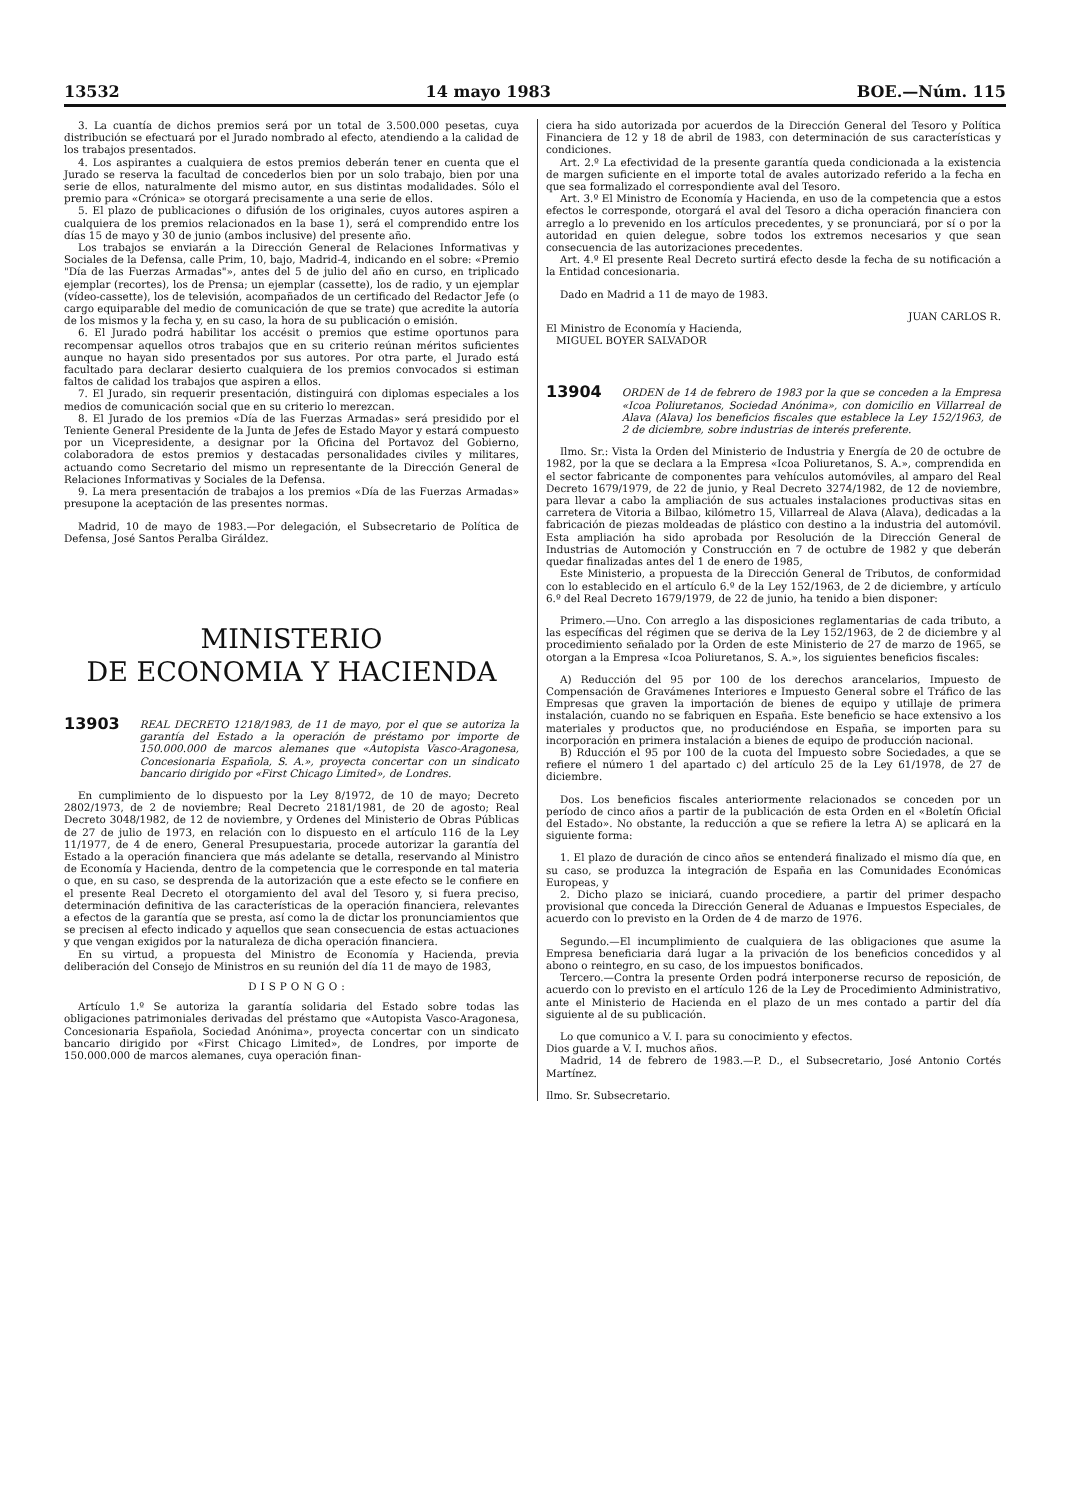13532 14 mayo 1983 BOE.—Núm. 115
3. La cuantía de dichos premios será por un total de 3.500.000 pesetas, cuya distribución se efectuará por el Jurado nombrado al efecto, atendiendo a la calidad de los trabajos presentados.
4. Los aspirantes a cualquiera de estos premios deberán tener en cuenta que el Jurado se reserva la facultad de concederlos bien por un solo trabajo, bien por una serie de ellos, naturalmente del mismo autor, en sus distintas modalidades. Sólo el premio para «Crónica» se otorgará precisamente a una serie de ellos.
5. El plazo de publicaciones o difusión de los originales, cuyos autores aspiren a cualquiera de los premios relacionados en la base 1), será el comprendido entre los días 15 de mayo y 30 de junio (ambos inclusive) del presente año.
Los trabajos se enviarán a la Dirección General de Relaciones Informativas y Sociales de la Defensa, calle Prim, 10, bajo, Madrid-4, indicando en el sobre: «Premio "Día de las Fuerzas Armadas"», antes del 5 de julio del año en curso, en triplicado ejemplar (recortes), los de Prensa; un ejemplar (cassette), los de radio, y un ejemplar (vídeo-cassette), los de televisión, acompañados de un certificado del Redactor Jefe (o cargo equiparable del medio de comunicación de que se trate) que acredite la autoría de los mismos y la fecha y, en su caso, la hora de su publicación o emisión.
6. El Jurado podrá habilitar los accésit o premios que estime oportunos para recompensar aquellos otros trabajos que en su criterio reúnan méritos suficientes aunque no hayan sido presentados por sus autores. Por otra parte, el Jurado está facultado para declarar desierto cualquiera de los premios convocados si estiman faltos de calidad los trabajos que aspiren a ellos.
7. El Jurado, sin requerir presentación, distinguirá con diplomas especiales a los medios de comunicación social que en su criterio lo merezcan.
8. El Jurado de los premios «Día de las Fuerzas Armadas» será presidido por el Teniente General Presidente de la Junta de Jefes de Estado Mayor y estará compuesto por un Vicepresidente, a designar por la Oficina del Portavoz del Gobierno, colaboradora de estos premios y destacadas personalidades civiles y militares, actuando como Secretario del mismo un representante de la Dirección General de Relaciones Informativas y Sociales de la Defensa.
9. La mera presentación de trabajos a los premios «Día de las Fuerzas Armadas» presupone la aceptación de las presentes normas.
Madrid, 10 de mayo de 1983.—Por delegación, el Subsecretario de Política de Defensa, José Santos Peralba Giráldez.
MINISTERIO
DE ECONOMIA Y HACIENDA
13903 REAL DECRETO 1218/1983, de 11 de mayo, por el que se autoriza la garantía del Estado a la operación de préstamo por importe de 150.000.000 de marcos alemanes que «Autopista Vasco-Aragonesa, Concesionaria Española, S. A.», proyecta concertar con un sindicato bancario dirigido por «First Chicago Limited», de Londres.
En cumplimiento de lo dispuesto por la Ley 8/1972, de 10 de mayo; Decreto 2802/1973, de 2 de noviembre; Real Decreto 2181/1981, de 20 de agosto; Real Decreto 3048/1982, de 12 de noviembre, y Ordenes del Ministerio de Obras Públicas de 27 de julio de 1973, en relación con lo dispuesto en el artículo 116 de la Ley 11/1977, de 4 de enero, General Presupuestaria, procede autorizar la garantía del Estado a la operación financiera que más adelante se detalla, reservando al Ministro de Economía y Hacienda, dentro de la competencia que le corresponde en tal materia o que, en su caso, se desprenda de la autorización que a este efecto se le confiere en el presente Real Decreto el otorgamiento del aval del Tesoro y, si fuera preciso, determinación definitiva de las características de la operación financiera, relevantes a efectos de la garantía que se presta, así como la de dictar los pronunciamientos que se precisen al efecto indicado y aquellos que sean consecuencia de estas actuaciones y que vengan exigidos por la naturaleza de dicha operación financiera.
En su virtud, a propuesta del Ministro de Economía y Hacienda, previa deliberación del Consejo de Ministros en su reunión del día 11 de mayo de 1983,
DISPONGO:
Artículo 1.º Se autoriza la garantía solidaria del Estado sobre todas las obligaciones patrimoniales derivadas del préstamo que «Autopista Vasco-Aragonesa, Concesionaria Española, Sociedad Anónima», proyecta concertar con un sindicato bancario dirigido por «First Chicago Limited», de Londres, por importe de 150.000.000 de marcos alemanes, cuya operación finan-
ciera ha sido autorizada por acuerdos de la Dirección General del Tesoro y Política Financiera de 12 y 18 de abril de 1983, con determinación de sus características y condiciones.
Art. 2.º La efectividad de la presente garantía queda condicionada a la existencia de margen suficiente en el importe total de avales autorizado referido a la fecha en que sea formalizado el correspondiente aval del Tesoro.
Art. 3.º El Ministro de Economía y Hacienda, en uso de la competencia que a estos efectos le corresponde, otorgará el aval del Tesoro a dicha operación financiera con arreglo a lo prevenido en los artículos precedentes, y se pronunciará, por sí o por la autoridad en quien delegue, sobre todos los extremos necesarios y que sean consecuencia de las autorizaciones precedentes.
Art. 4.º El presente Real Decreto surtirá efecto desde la fecha de su notificación a la Entidad concesionaria.
Dado en Madrid a 11 de mayo de 1983.
JUAN CARLOS R.
El Ministro de Economía y Hacienda,
MIGUEL BOYER SALVADOR
13904 ORDEN de 14 de febrero de 1983 por la que se conceden a la Empresa «Icoa Poliuretanos, Sociedad Anónima», con domicilio en Villarreal de Alava (Alava) los beneficios fiscales que establece la Ley 152/1963, de 2 de diciembre, sobre industrias de interés preferente.
Ilmo. Sr.: Vista la Orden del Ministerio de Industria y Energía de 20 de octubre de 1982, por la que se declara a la Empresa «Icoa Poliuretanos, S. A.», comprendida en el sector fabricante de componentes para vehículos automóviles, al amparo del Real Decreto 1679/1979, de 22 de junio, y Real Decreto 3274/1982, de 12 de noviembre, para llevar a cabo la ampliación de sus actuales instalaciones productivas sitas en carretera de Vitoria a Bilbao, kilómetro 15, Villarreal de Alava (Alava), dedicadas a la fabricación de piezas moldeadas de plástico con destino a la industria del automóvil. Esta ampliación ha sido aprobada por Resolución de la Dirección General de Industrias de Automoción y Construcción en 7 de octubre de 1982 y que deberán quedar finalizadas antes del 1 de enero de 1985,
Este Ministerio, a propuesta de la Dirección General de Tributos, de conformidad con lo establecido en el artículo 6.º de la Ley 152/1963, de 2 de diciembre, y artículo 6.º del Real Decreto 1679/1979, de 22 de junio, ha tenido a bien disponer:
Primero.—Uno. Con arreglo a las disposiciones reglamentarias de cada tributo, a las específicas del régimen que se deriva de la Ley 152/1963, de 2 de diciembre y al procedimiento señalado por la Orden de este Ministerio de 27 de marzo de 1965, se otorgan a la Empresa «Icoa Poliuretanos, S. A.», los siguientes beneficios fiscales:
A) Reducción del 95 por 100 de los derechos arancelarios, Impuesto de Compensación de Gravámenes Interiores e Impuesto General sobre el Tráfico de las Empresas que graven la importación de bienes de equipo y utillaje de primera instalación, cuando no se fabriquen en España. Este beneficio se hace extensivo a los materiales y productos que, no produciéndose en España, se importen para su incorporación en primera instalación a bienes de equipo de producción nacional.
B) Rducción el 95 por 100 de la cuota del Impuesto sobre Sociedades, a que se refiere el número 1 del apartado c) del artículo 25 de la Ley 61/1978, de 27 de diciembre.
Dos. Los beneficios fiscales anteriormente relacionados se conceden por un período de cinco años a partir de la publicación de esta Orden en el «Boletín Oficial del Estado». No obstante, la reducción a que se refiere la letra A) se aplicará en la siguiente forma:
1. El plazo de duración de cinco años se entenderá finalizado el mismo día que, en su caso, se produzca la integración de España en las Comunidades Económicas Europeas, y
2. Dicho plazo se iniciará, cuando procediere, a partir del primer despacho provisional que conceda la Dirección General de Aduanas e Impuestos Especiales, de acuerdo con lo previsto en la Orden de 4 de marzo de 1976.
Segundo.—El incumplimiento de cualquiera de las obligaciones que asume la Empresa beneficiaria dará lugar a la privación de los beneficios concedidos y al abono o reintegro, en su caso, de los impuestos bonificados.
Tercero.—Contra la presente Orden podrá interponerse recurso de reposición, de acuerdo con lo previsto en el artículo 126 de la Ley de Procedimiento Administrativo, ante el Ministerio de Hacienda en el plazo de un mes contado a partir del día siguiente al de su publicación.
Lo que comunico a V. I. para su conocimiento y efectos.
Dios guarde a V. I. muchos años.
Madrid, 14 de febrero de 1983.—P. D., el Subsecretario, José Antonio Cortés Martínez.
Ilmo. Sr. Subsecretario.